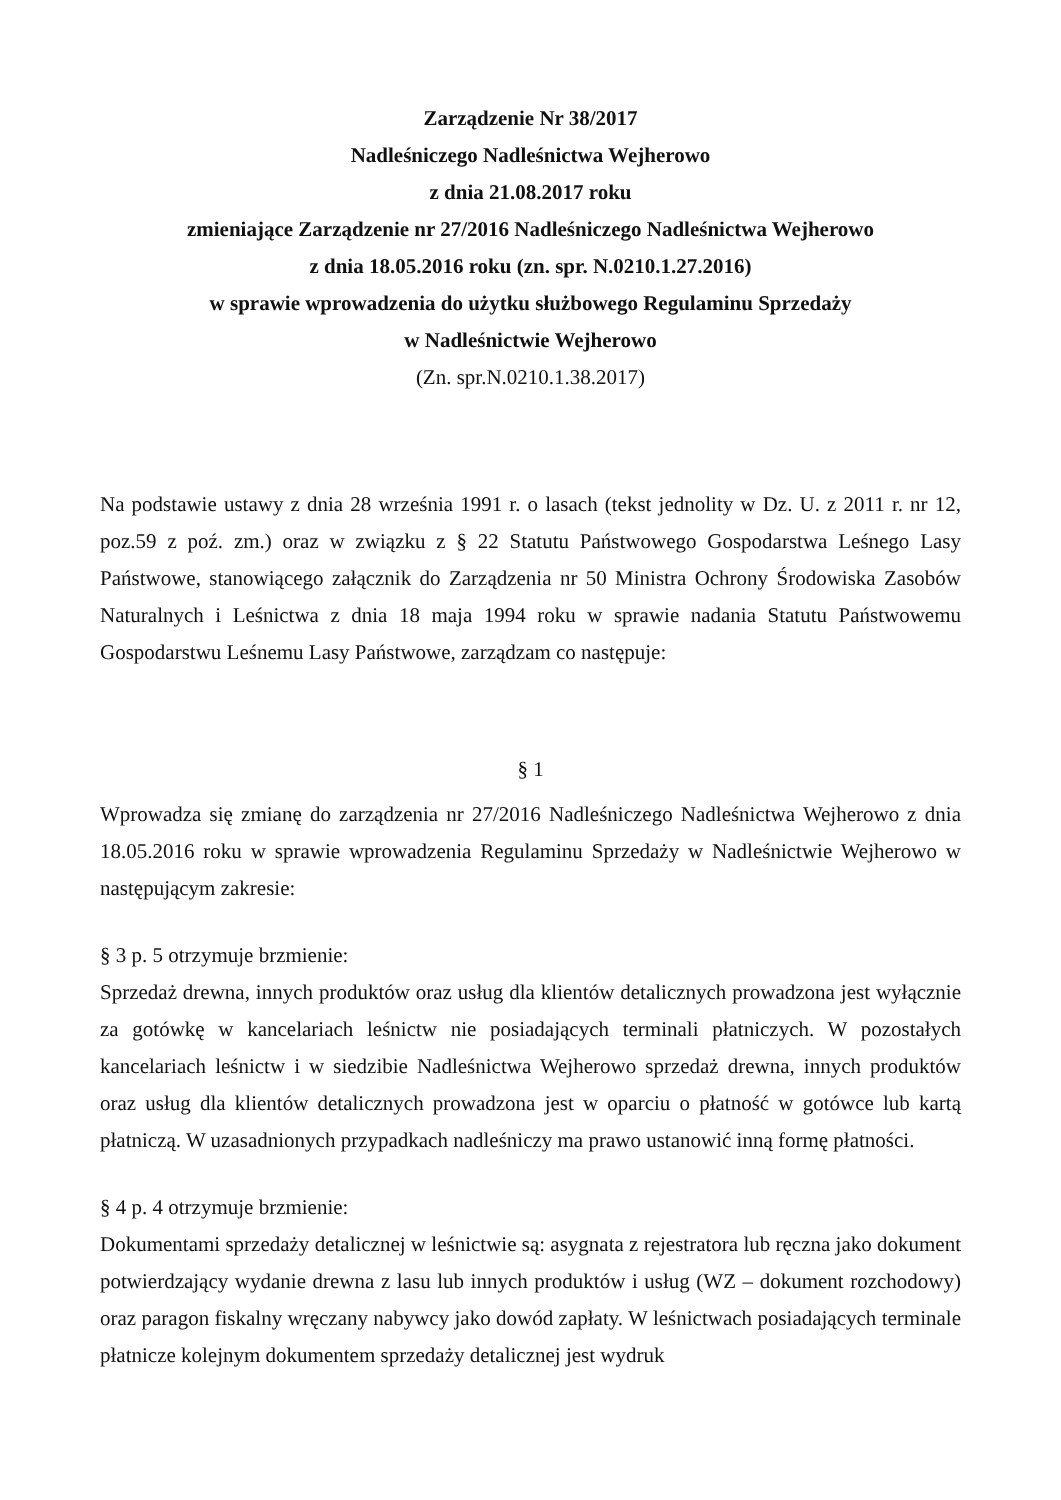Zarządzenie Nr 38/2017
Nadleśniczego Nadleśnictwa Wejherowo
z dnia 21.08.2017 roku
zmieniające Zarządzenie nr 27/2016 Nadleśniczego Nadleśnictwa Wejherowo
z dnia 18.05.2016 roku (zn. spr. N.0210.1.27.2016)
w sprawie wprowadzenia do użytku służbowego Regulaminu Sprzedaży
w Nadleśnictwie Wejherowo
(Zn. spr.N.0210.1.38.2017)
Na podstawie ustawy z dnia 28 września 1991 r. o lasach (tekst jednolity w Dz. U. z 2011 r. nr 12, poz.59 z poź. zm.) oraz w związku z § 22 Statutu Państwowego Gospodarstwa Leśnego Lasy Państwowe, stanowiącego załącznik do Zarządzenia nr 50 Ministra Ochrony Środowiska Zasobów Naturalnych i Leśnictwa z dnia 18 maja 1994 roku w sprawie nadania Statutu Państwowemu Gospodarstwu Leśnemu Lasy Państwowe, zarządzam co następuje:
§ 1
Wprowadza się zmianę do zarządzenia nr 27/2016 Nadleśniczego Nadleśnictwa Wejherowo z dnia 18.05.2016 roku w sprawie wprowadzenia Regulaminu Sprzedaży w Nadleśnictwie Wejherowo w następującym zakresie:
§ 3 p. 5 otrzymuje brzmienie:
Sprzedaż drewna, innych produktów oraz usług dla klientów detalicznych prowadzona jest wyłącznie za gotówkę w kancelariach leśnictw nie posiadających terminali płatniczych. W pozostałych kancelariach leśnictw i w siedzibie Nadleśnictwa Wejherowo sprzedaż drewna, innych produktów oraz usług dla klientów detalicznych prowadzona jest w oparciu o płatność w gotówce lub kartą płatniczą. W uzasadnionych przypadkach nadleśniczy ma prawo ustanowić inną formę płatności.
§ 4 p. 4 otrzymuje brzmienie:
Dokumentami sprzedaży detalicznej w leśnictwie są: asygnata z rejestratora lub ręczna jako dokument potwierdzający wydanie drewna z lasu lub innych produktów i usług (WZ – dokument rozchodowy) oraz paragon fiskalny wręczany nabywcy jako dowód zapłaty. W leśnictwach posiadających terminale płatnicze kolejnym dokumentem sprzedaży detalicznej jest wydruk